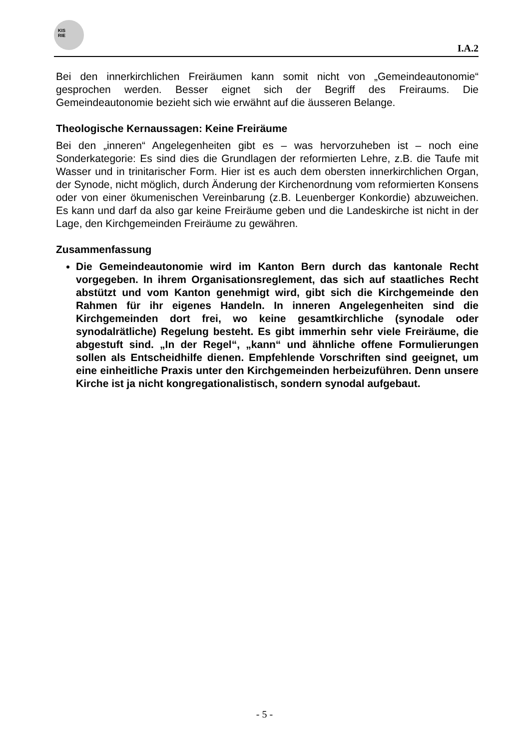KIS
RIE
I.A.2
Bei den innerkirchlichen Freiräumen kann somit nicht von „Gemeindeautonomie“ gesprochen werden. Besser eignet sich der Begriff des Freiraums. Die Gemeindeautonomie bezieht sich wie erwähnt auf die äusseren Belange.
Theologische Kernaussagen: Keine Freiräume
Bei den „inneren“ Angelegenheiten gibt es – was hervorzuheben ist – noch eine Sonderkategorie: Es sind dies die Grundlagen der reformierten Lehre, z.B. die Taufe mit Wasser und in trinitarischer Form. Hier ist es auch dem obersten innerkirchlichen Organ, der Synode, nicht möglich, durch Änderung der Kirchenordnung vom reformierten Konsens oder von einer ökumenischen Vereinbarung (z.B. Leuenberger Konkordie) abzuweichen. Es kann und darf da also gar keine Freiräume geben und die Landeskirche ist nicht in der Lage, den Kirchgemeinden Freiräume zu gewähren.
Zusammenfassung
Die Gemeindeautonomie wird im Kanton Bern durch das kantonale Recht vorgegeben. In ihrem Organisationsreglement, das sich auf staatliches Recht abstützt und vom Kanton genehmigt wird, gibt sich die Kirchgemeinde den Rahmen für ihr eigenes Handeln. In inneren Angelegenheiten sind die Kirchgemeinden dort frei, wo keine gesamtkirchliche (synodale oder synodalrätliche) Regelung besteht. Es gibt immerhin sehr viele Freiräume, die abgestuft sind. „In der Regel“, „kann“ und ähnliche offene Formulierungen sollen als Entscheidhilfe dienen. Empfehlende Vorschriften sind geeignet, um eine einheitliche Praxis unter den Kirchgemeinden herbeizuführen. Denn unsere Kirche ist ja nicht kongregationalistisch, sondern synodal aufgebaut.
- 5 -